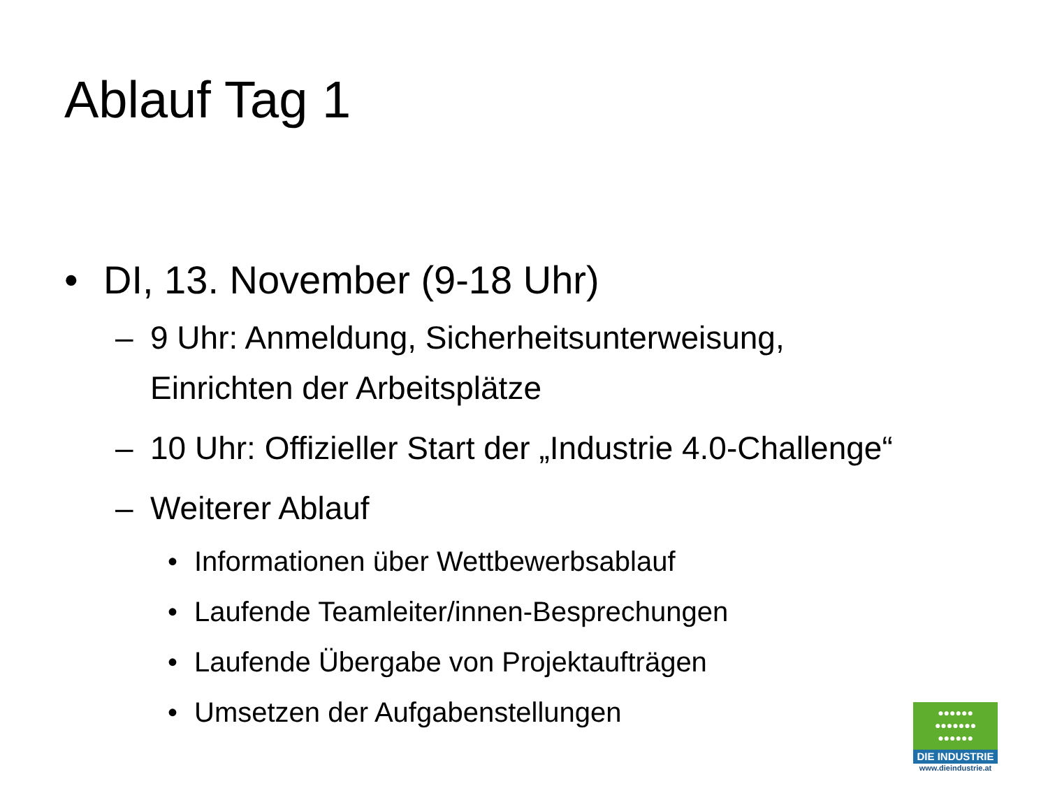Ablauf Tag 1
• DI, 13. November (9-18 Uhr)
– 9 Uhr: Anmeldung, Sicherheitsunterweisung, Einrichten der Arbeitsplätze
– 10 Uhr: Offizieller Start der „Industrie 4.0-Challenge“
– Weiterer Ablauf
• Informationen über Wettbewerbsablauf
• Laufende Teamleiter/innen-Besprechungen
• Laufende Übergabe von Projektaufträgen
• Umsetzen der Aufgabenstellungen
●●●●●●
●●●●●●●
●●●●●●
DIE INDUSTRIE
www.dieindustrie.at